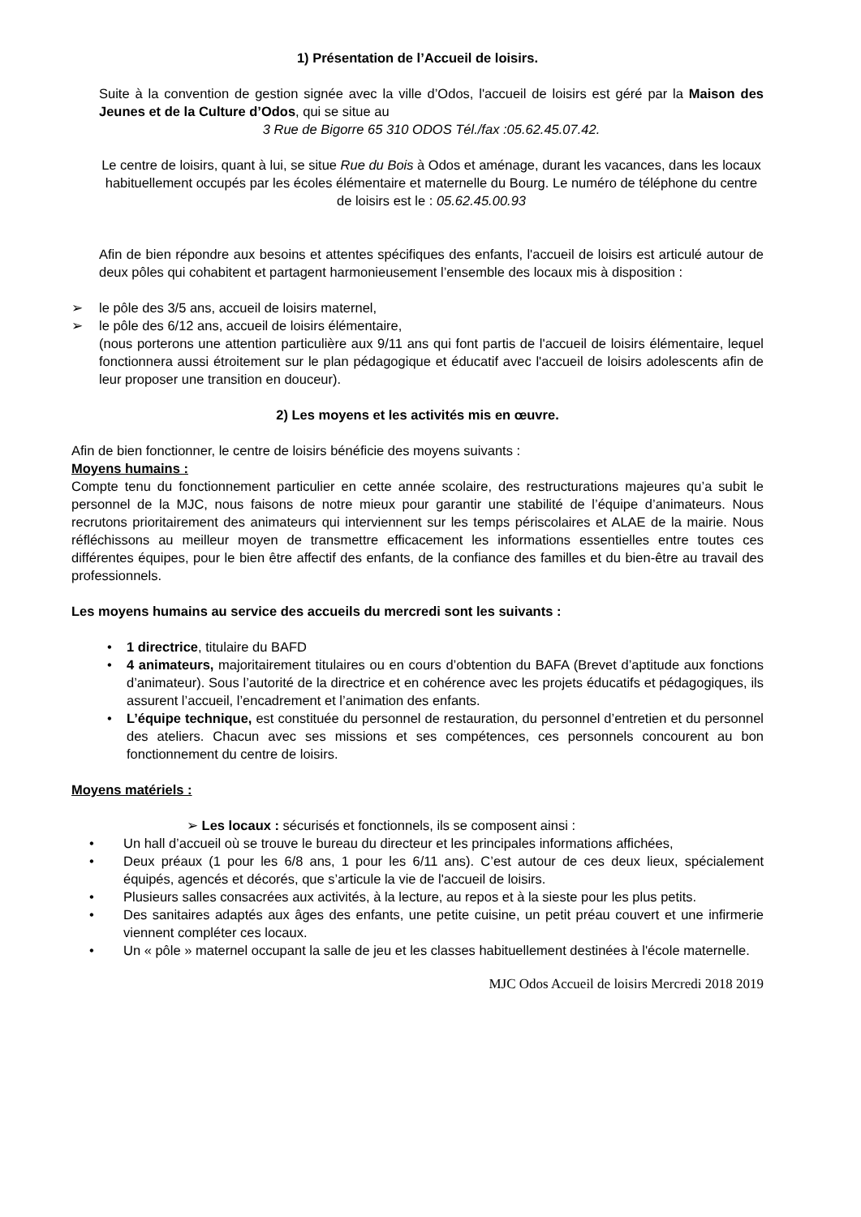1) Présentation de l’Accueil de loisirs.
Suite à la convention de gestion signée avec la ville d’Odos, l'accueil de loisirs est géré par la Maison des Jeunes et de la Culture d’Odos, qui se situe au
3 Rue de Bigorre 65 310 ODOS Tél./fax :05.62.45.07.42.
Le centre de loisirs, quant à lui, se situe Rue du Bois à Odos et aménage, durant les vacances, dans les locaux habituellement occupés par les écoles élémentaire et maternelle du Bourg. Le numéro de téléphone du centre de loisirs est le : 05.62.45.00.93
Afin de bien répondre aux besoins et attentes spécifiques des enfants, l'accueil de loisirs est articulé autour de deux pôles qui cohabitent et partagent harmonieusement l’ensemble des locaux mis à disposition :
➢ le pôle des 3/5 ans, accueil de loisirs maternel,
➢ le pôle des 6/12 ans, accueil de loisirs élémentaire,
(nous porterons une attention particulière aux 9/11 ans qui font partis de l'accueil de loisirs élémentaire, lequel fonctionnera aussi étroitement sur le plan pédagogique et éducatif avec l'accueil de loisirs adolescents afin de leur proposer une transition en douceur).
2) Les moyens et les activités mis en œuvre.
Afin de bien fonctionner, le centre de loisirs bénéficie des moyens suivants :
Moyens humains :
Compte tenu du fonctionnement particulier en cette année scolaire, des restructurations majeures qu’a subit le personnel de la MJC, nous faisons de notre mieux pour garantir une stabilité de l’équipe d’animateurs. Nous recrutons prioritairement des animateurs qui interviennent sur les temps périscolaires et ALAE de la mairie. Nous réfléchissons au meilleur moyen de transmettre efficacement les informations essentielles entre toutes ces différentes équipes, pour le bien être affectif des enfants, de la confiance des familles et du bien-être au travail des professionnels.
Les moyens humains au service des accueils du mercredi sont les suivants :
• 1 directrice, titulaire du BAFD
• 4 animateurs, majoritairement titulaires ou en cours d’obtention du BAFA (Brevet d’aptitude aux fonctions d’animateur). Sous l’autorité de la directrice et en cohérence avec les projets éducatifs et pédagogiques, ils assurent l’accueil, l’encadrement et l’animation des enfants.
• L’équipe technique, est constituée du personnel de restauration, du personnel d’entretien et du personnel des ateliers. Chacun avec ses missions et ses compétences, ces personnels concourent au bon fonctionnement du centre de loisirs.
Moyens matériels :
➢ Les locaux : sécurisés et fonctionnels, ils se composent ainsi :
• Un hall d’accueil où se trouve le bureau du directeur et les principales informations affichées,
• Deux préaux (1 pour les 6/8 ans, 1 pour les 6/11 ans). C’est autour de ces deux lieux, spécialement équipés, agencés et décorés, que s’articule la vie de l'accueil de loisirs.
• Plusieurs salles consacrées aux activités, à la lecture, au repos et à la sieste pour les plus petits.
• Des sanitaires adaptés aux âges des enfants, une petite cuisine, un petit préau couvert et une infirmerie viennent compléter ces locaux.
• Un « pôle » maternel occupant la salle de jeu et les classes habituellement destinées à l'école maternelle.
MJC Odos Accueil de loisirs Mercredi 2018 2019